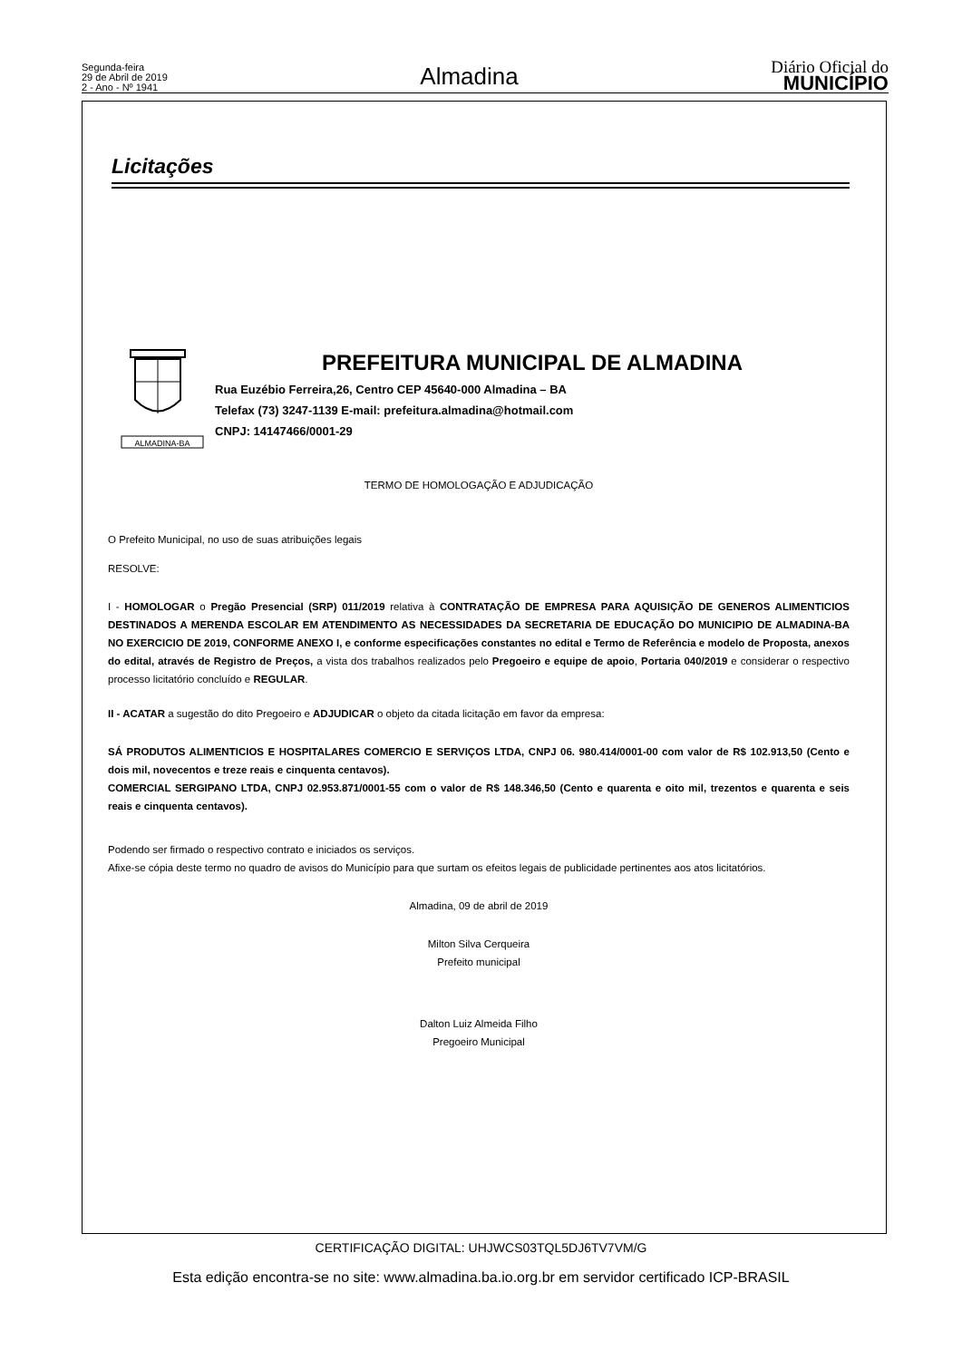Segunda-feira
29 de Abril de 2019
2 - Ano - Nº 1941
Almadina
Diário Oficial do
MUNICÍPIO
Licitações
ALMADINA-BA
PREFEITURA MUNICIPAL DE ALMADINA
Rua Euzébio Ferreira,26, Centro CEP 45640-000 Almadina – BA
Telefax (73) 3247-1139 E-mail: prefeitura.almadina@hotmail.com
CNPJ: 14147466/0001-29
TERMO DE HOMOLOGAÇÃO E ADJUDICAÇÃO
O Prefeito Municipal, no uso de suas atribuições legais
RESOLVE:
I - HOMOLOGAR o Pregão Presencial (SRP) 011/2019 relativa à CONTRATAÇÃO DE EMPRESA PARA AQUISIÇÃO DE GENEROS ALIMENTICIOS DESTINADOS A MERENDA ESCOLAR EM ATENDIMENTO AS NECESSIDADES DA SECRETARIA DE EDUCAÇÃO DO MUNICIPIO DE ALMADINA-BA NO EXERCICIO DE 2019, CONFORME ANEXO I, e conforme especificações constantes no edital e Termo de Referência e modelo de Proposta, anexos do edital, através de Registro de Preços, a vista dos trabalhos realizados pelo Pregoeiro e equipe de apoio, Portaria 040/2019 e considerar o respectivo processo licitatório concluído e REGULAR.
II - ACATAR a sugestão do dito Pregoeiro e ADJUDICAR o objeto da citada licitação em favor da empresa:
SÁ PRODUTOS ALIMENTICIOS E HOSPITALARES COMERCIO E SERVIÇOS LTDA, CNPJ 06. 980.414/0001-00 com valor de R$ 102.913,50 (Cento e dois mil, novecentos e treze reais e cinquenta centavos).
COMERCIAL SERGIPANO LTDA, CNPJ 02.953.871/0001-55 com o valor de R$ 148.346,50 (Cento e quarenta e oito mil, trezentos e quarenta e seis reais e cinquenta centavos).
Podendo ser firmado o respectivo contrato e iniciados os serviços.
Afixe-se cópia deste termo no quadro de avisos do Município para que surtam os efeitos legais de publicidade pertinentes aos atos licitatórios.
Almadina, 09 de abril de 2019
Milton Silva Cerqueira
Prefeito municipal
Dalton Luiz Almeida Filho
Pregoeiro Municipal
CERTIFICAÇÃO DIGITAL: UHJWCS03TQL5DJ6TV7VM/G
Esta edição encontra-se no site: www.almadina.ba.io.org.br em servidor certificado ICP-BRASIL